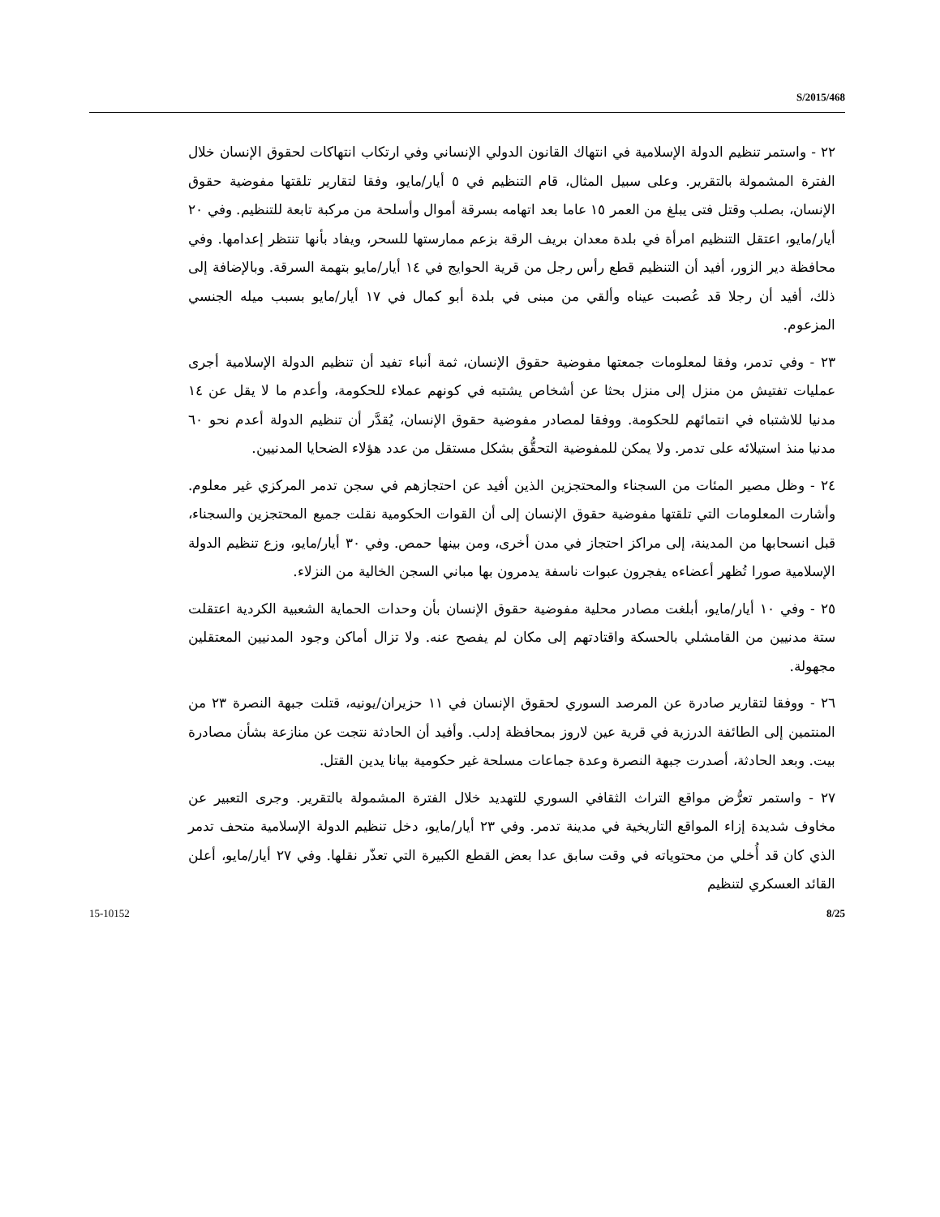S/2015/468
٢٢ - واستمر تنظيم الدولة الإسلامية في انتهاك القانون الدولي الإنساني وفي ارتكاب انتهاكات لحقوق الإنسان خلال الفترة المشمولة بالتقرير. وعلى سبيل المثال، قام التنظيم في ٥ أيار/مايو، وفقا لتقارير تلقتها مفوضية حقوق الإنسان، بصلب وقتل فتى يبلغ من العمر ١٥ عاما بعد اتهامه بسرقة أموال وأسلحة من مركبة تابعة للتنظيم. وفي ٢٠ أيار/مايو، اعتقل التنظيم امرأة في بلدة معدان بريف الرقة بزعم ممارستها للسحر، ويفاد بأنها تنتظر إعدامها. وفي محافظة دير الزور، أفيد أن التنظيم قطع رأس رجل من قرية الحوايج في ١٤ أيار/مايو بتهمة السرقة. وبالإضافة إلى ذلك، أفيد أن رجلا قد عُصبت عيناه وألقي من مبنى في بلدة أبو كمال في ١٧ أيار/مايو بسبب ميله الجنسي المزعوم.
٢٣ - وفي تدمر، وفقا لمعلومات جمعتها مفوضية حقوق الإنسان، ثمة أنباء تفيد أن تنظيم الدولة الإسلامية أجرى عمليات تفتيش من منزل إلى منزل بحثا عن أشخاص يشتبه في كونهم عملاء للحكومة، وأعدم ما لا يقل عن ١٤ مدنيا للاشتباه في انتمائهم للحكومة. ووفقا لمصادر مفوضية حقوق الإنسان، يُقدَّر أن تنظيم الدولة أعدم نحو ٦٠ مدنيا منذ استيلائه على تدمر. ولا يمكن للمفوضية التحقُّق بشكل مستقل من عدد هؤلاء الضحايا المدنيين.
٢٤ - وظل مصير المئات من السجناء والمحتجزين الذين أفيد عن احتجازهم في سجن تدمر المركزي غير معلوم. وأشارت المعلومات التي تلقتها مفوضية حقوق الإنسان إلى أن القوات الحكومية نقلت جميع المحتجزين والسجناء، قبل انسحابها من المدينة، إلى مراكز احتجاز في مدن أخرى، ومن بينها حمص. وفي ٣٠ أيار/مايو، وزع تنظيم الدولة الإسلامية صورا تُظهر أعضاءه يفجرون عبوات ناسفة يدمرون بها مباني السجن الخالية من النزلاء.
٢٥ - وفي ١٠ أيار/مايو، أبلغت مصادر محلية مفوضية حقوق الإنسان بأن وحدات الحماية الشعبية الكردية اعتقلت ستة مدنيين من القامشلي بالحسكة واقتادتهم إلى مكان لم يفصح عنه. ولا تزال أماكن وجود المدنيين المعتقلين مجهولة.
٢٦ - ووفقا لتقارير صادرة عن المرصد السوري لحقوق الإنسان في ١١ حزيران/يونيه، قتلت جبهة النصرة ٢٣ من المنتمين إلى الطائفة الدرزية في قرية عين لاروز بمحافظة إدلب. وأفيد أن الحادثة نتجت عن منازعة بشأن مصادرة بيت. وبعد الحادثة، أصدرت جبهة النصرة وعدة جماعات مسلحة غير حكومية بيانا يدين القتل.
٢٧ - واستمر تعرُّض مواقع التراث الثقافي السوري للتهديد خلال الفترة المشمولة بالتقرير. وجرى التعبير عن مخاوف شديدة إزاء المواقع التاريخية في مدينة تدمر. وفي ٢٣ أيار/مايو، دخل تنظيم الدولة الإسلامية متحف تدمر الذي كان قد أُخلي من محتوياته في وقت سابق عدا بعض القطع الكبيرة التي تعذّر نقلها. وفي ٢٧ أيار/مايو، أعلن القائد العسكري لتنظيم
15-10152 8/25